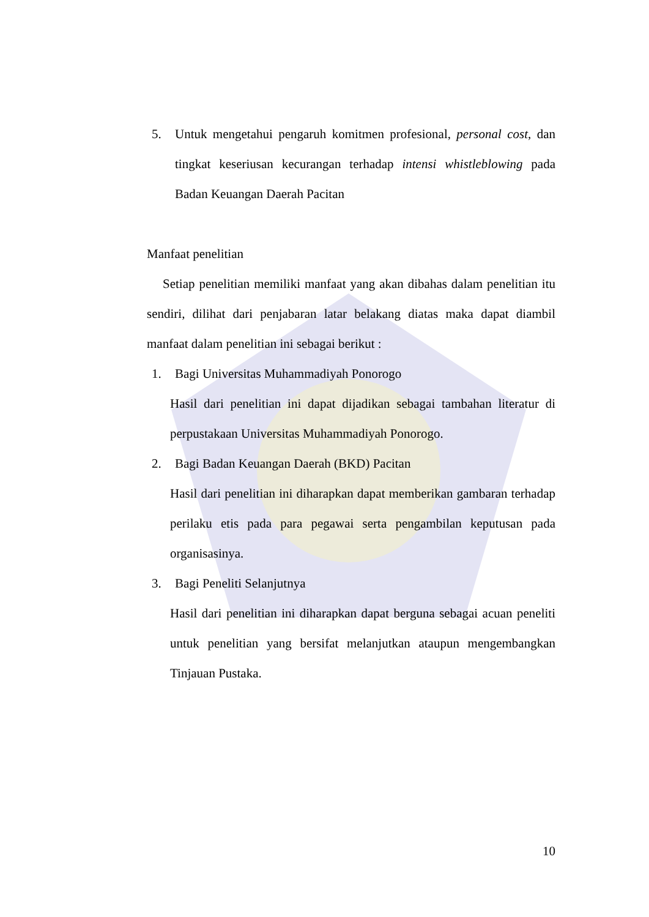5. Untuk mengetahui pengaruh komitmen profesional, personal cost, dan tingkat keseriusan kecurangan terhadap intensi whistleblowing pada Badan Keuangan Daerah Pacitan
Manfaat penelitian
Setiap penelitian memiliki manfaat yang akan dibahas dalam penelitian itu sendiri, dilihat dari penjabaran latar belakang diatas maka dapat diambil manfaat dalam penelitian ini sebagai berikut :
1. Bagi Universitas Muhammadiyah Ponorogo
Hasil dari penelitian ini dapat dijadikan sebagai tambahan literatur di perpustakaan Universitas Muhammadiyah Ponorogo.
2. Bagi Badan Keuangan Daerah (BKD) Pacitan
Hasil dari penelitian ini diharapkan dapat memberikan gambaran terhadap perilaku etis pada para pegawai serta pengambilan keputusan pada organisasinya.
3. Bagi Peneliti Selanjutnya
Hasil dari penelitian ini diharapkan dapat berguna sebagai acuan peneliti untuk penelitian yang bersifat melanjutkan ataupun mengembangkan Tinjauan Pustaka.
10